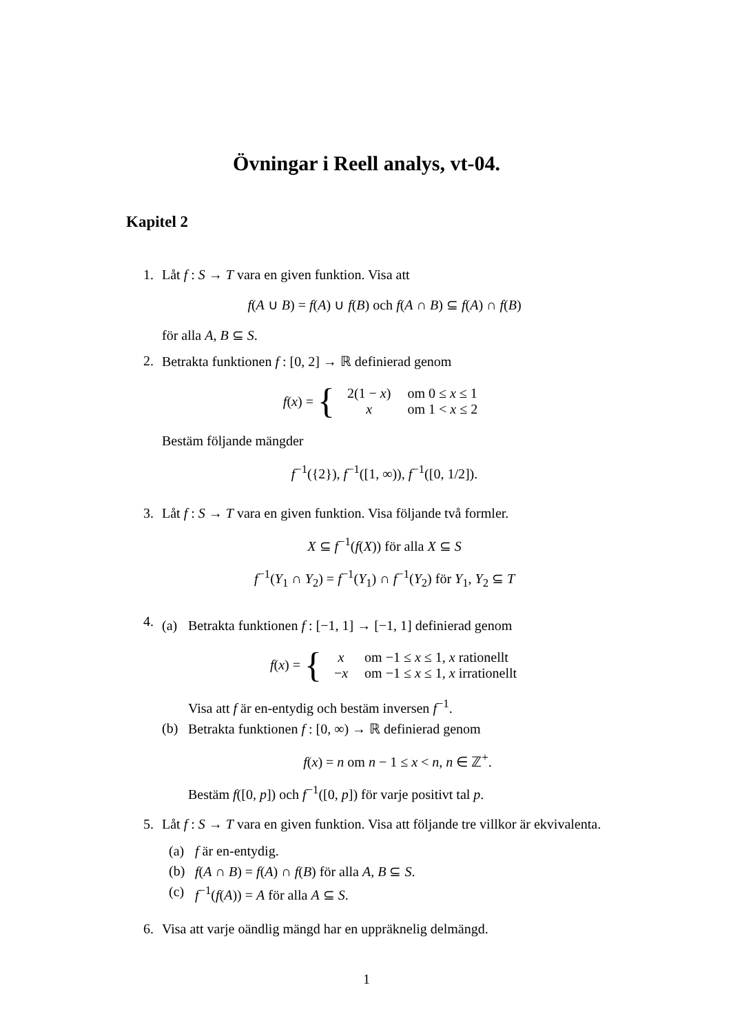Övningar i Reell analys, vt-04.
Kapitel 2
1. Låt f : S → T vara en given funktion. Visa att
f(A ∪ B) = f(A) ∪ f(B) och f(A ∩ B) ⊆ f(A) ∩ f(B)
för alla A, B ⊆ S.
2. Betrakta funktionen f : [0, 2] → ℝ definierad genom
f (x) = {
| 2(1 − x ) | om 0 ≤ x ≤ 1 |
| x | om 1 < x ≤ 2 |
Bestäm följande mängder
f<sup>−1</sup>({2}), f<sup>−1</sup>([1, ∞)), f<sup>−1</sup>([0, 1/2]).
3. Låt f : S → T vara en given funktion. Visa följande två formler.
X ⊆ f<sup>−1</sup>(f(X)) för alla X ⊆ S
f<sup>−1</sup>(Y<sub>1</sub> ∩ Y<sub>2</sub>) = f<sup>−1</sup>(Y<sub>1</sub>) ∩ f<sup>−1</sup>(Y<sub>2</sub>) för Y<sub>1</sub>, Y<sub>2</sub> ⊆ T
4.
(a) Betrakta funktionen f : [−1, 1] → [−1, 1] definierad genom
f (x) = {
| x | om −1 ≤ x ≤ 1, x rationellt |
| − x | om −1 ≤ x ≤ 1, x irrationellt |
Visa att f är en-entydig och bestäm inversen f<sup>−1</sup>.
(b) Betrakta funktionen f : [0, ∞) → ℝ definierad genom
f(x) = n om n − 1 ≤ x < n, n ∈ ℤ<sup>+</sup>.
Bestäm f([0, p]) och f<sup>−1</sup>([0, p]) för varje positivt tal p.
5. Låt f : S → T vara en given funktion. Visa att följande tre villkor är ekvivalenta.
(a) f är en-entydig.
(b) f(A ∩ B) = f(A) ∩ f(B) för alla A, B ⊆ S.
(c) f<sup>−1</sup>(f(A)) = A för alla A ⊆ S.
6. Visa att varje oändlig mängd har en uppräknelig delmängd.
1